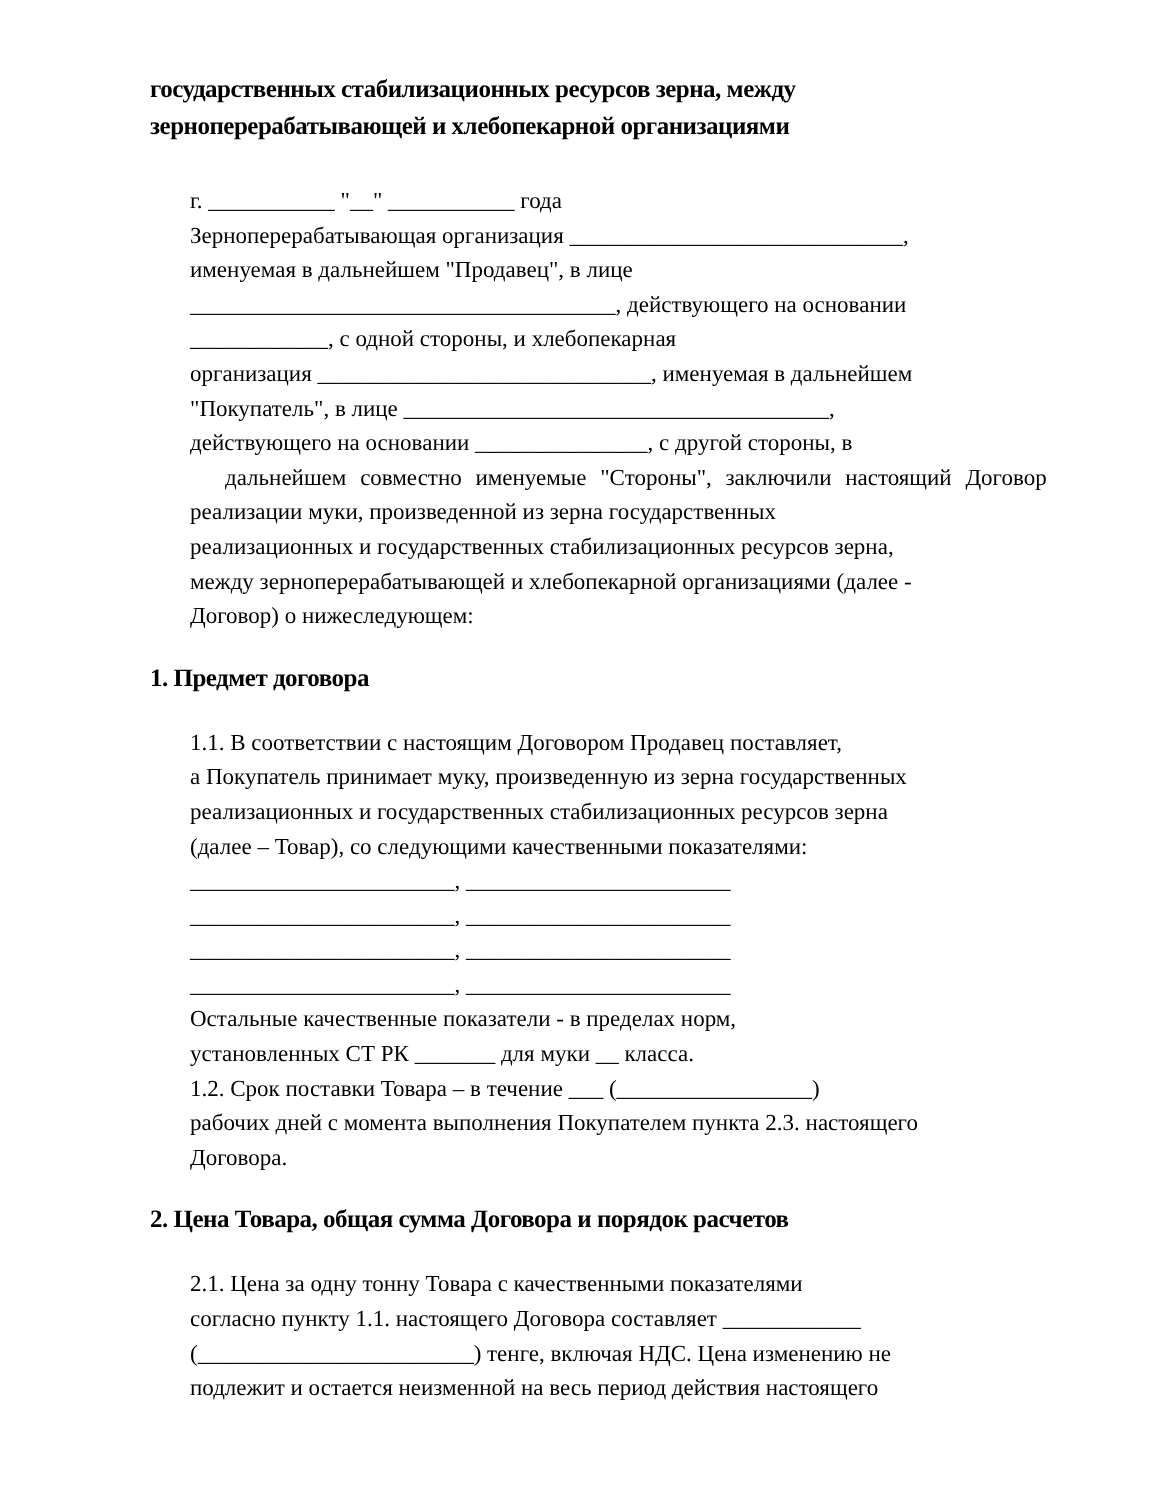государственных стабилизационных ресурсов зерна, между зерноперерабатывающей и хлебопекарной организациями
г. ___________ "__" ___________ года
Зерноперерабатывающая организация _____________________________,
именуемая в дальнейшем "Продавец", в лице
_____________________________________, действующего на основании
____________, с одной стороны, и хлебопекарная
организация _____________________________, именуемая в дальнейшем
"Покупатель", в лице _____________________________________,
действующего на основании _______________, с другой стороны, в
дальнейшем совместно именуемые "Стороны", заключили настоящий Договор
реализации муки, произведенной из зерна государственных
реализационных и государственных стабилизационных ресурсов зерна,
между зерноперерабатывающей и хлебопекарной организациями (далее -
Договор) о нижеследующем:
1. Предмет договора
1.1. В соответствии с настоящим Договором Продавец поставляет,
а Покупатель принимает муку, произведенную из зерна государственных
реализационных и государственных стабилизационных ресурсов зерна
(далее – Товар), со следующими качественными показателями:
_______________________, _______________________
_______________________, _______________________
_______________________, _______________________
_______________________, _______________________
Остальные качественные показатели - в пределах норм,
установленных СТ РК _______ для муки __ класса.
1.2. Срок поставки Товара – в течение ___ (_________________)
рабочих дней с момента выполнения Покупателем пункта 2.3. настоящего
Договора.
2. Цена Товара, общая сумма Договора и порядок расчетов
2.1. Цена за одну тонну Товара с качественными показателями
согласно пункту 1.1. настоящего Договора составляет ____________
(________________________) тенге, включая НДС. Цена изменению не
подлежит и остается неизменной на весь период действия настоящего